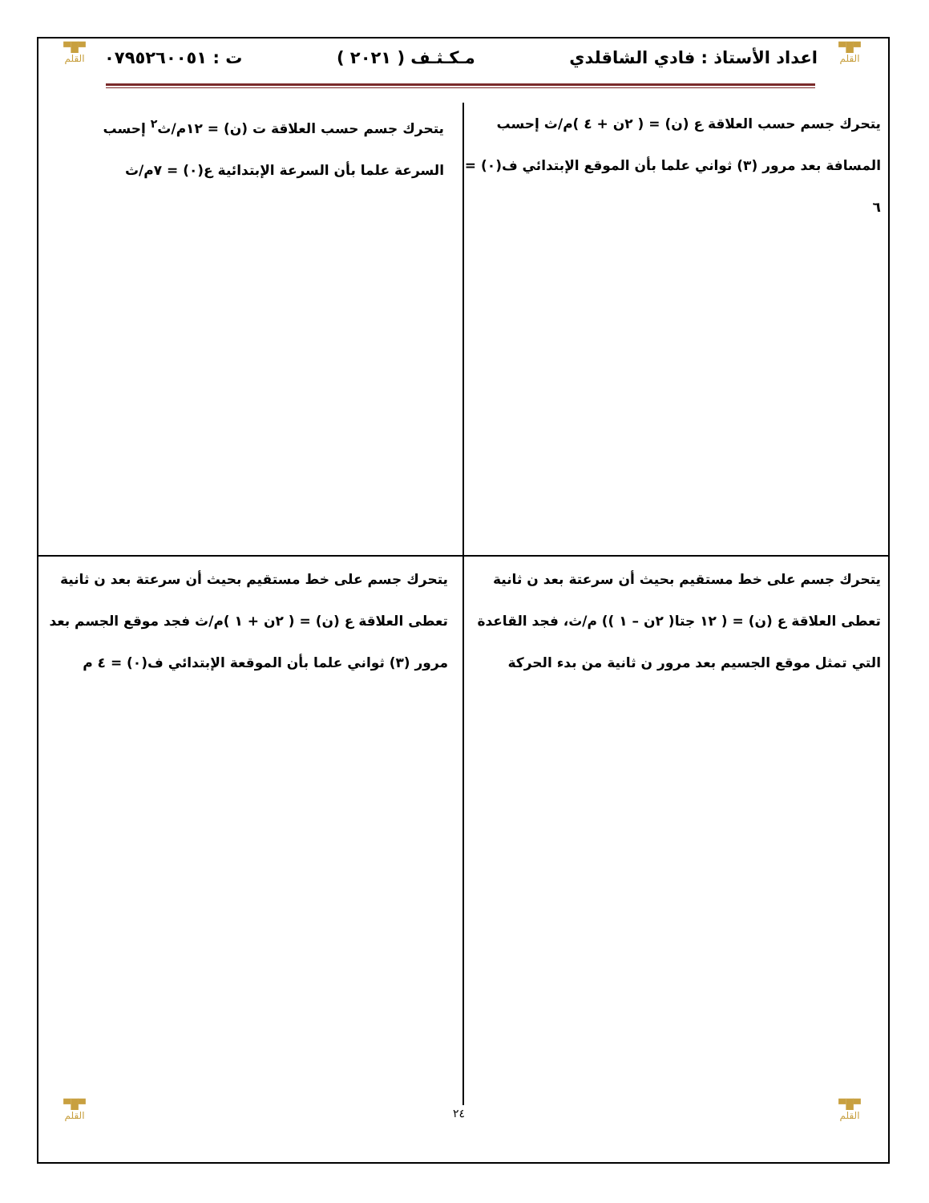▀█▀
القلم
▀█▀
القلم
اعداد الأستاذ : فادي الشاقلدي مـكـثـف ( ٢٠٢١ ) ت : ٠٧٩٥٢٦٠٠٥١
يتحرك جسم حسب العلاقة ع (ن) = ( ٢ن + ٤ )م/ث إحسب المسافة بعد مرور (٣) ثواني علما بأن الموقع الإبتدائي ف(٠) = ٦
يتحرك جسم حسب العلاقة ت (ن) = ١٢م/ث<sup>٢</sup> إحسب السرعة علما بأن السرعة الإبتدائية ع(٠) = ٧م/ث
يتحرك جسم على خط مستقيم بحيث أن سرعتة بعد ن ثانية تعطى العلاقة ع (ن) = ( ١٢ جتا( ٢ن – ١ )) م/ث، فجد القاعدة التي تمثل موقع الجسيم بعد مرور ن ثانية من بدء الحركة
يتحرك جسم على خط مستقيم بحيث أن سرعتة بعد ن ثانية تعطى العلاقة ع (ن) = ( ٢ن + ١ )م/ث فجد موقع الجسم بعد مرور (٣) ثواني علما بأن الموقعة الإبتدائي ف(٠) = ٤ م
٢٤
▀█▀
القلم
▀█▀
القلم